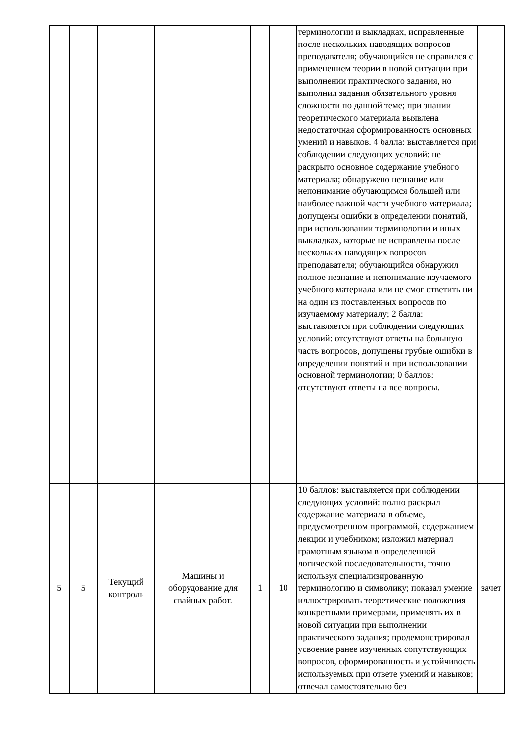| | | | | | | терминологии и выкладках, исправленные после нескольких наводящих вопросов преподавателя; обучающийся не справился с применением теории в новой ситуации при выполнении практического задания, но выполнил задания обязательного уровня сложности по данной теме; при знании теоретического материала выявлена недостаточная сформированность основных умений и навыков. 4 балла: выставляется при соблюдении следующих условий: не раскрыто основное содержание учебного материала; обнаружено незнание или непонимание обучающимся большей или наиболее важной части учебного материала; допущены ошибки в определении понятий, при использовании терминологии и иных выкладках, которые не исправлены после нескольких наводящих вопросов преподавателя; обучающийся обнаружил полное незнание и непонимание изучаемого учебного материала или не смог ответить ни на один из поставленных вопросов по изучаемому материалу; 2 балла: выставляется при соблюдении следующих условий: отсутствуют ответы на большую часть вопросов, допущены грубые ошибки в определении понятий и при использовании основной терминологии; 0 баллов: отсутствуют ответы на все вопросы. | |
| 5 | 5 | Текущий контроль | Машины и оборудование для свайных работ. | 1 | 10 | 10 баллов: выставляется при соблюдении следующих условий: полно раскрыл содержание материала в объеме, предусмотренном программой, содержанием лекции и учебником; изложил материал грамотным языком в определенной логической последовательности, точно используя специализированную терминологию и символику; показал умение иллюстрировать теоретические положения конкретными примерами, применять их в новой ситуации при выполнении практического задания; продемонстрировал усвоение ранее изученных сопутствующих вопросов, сформированность и устойчивость используемых при ответе умений и навыков; отвечал самостоятельно без | зачет |